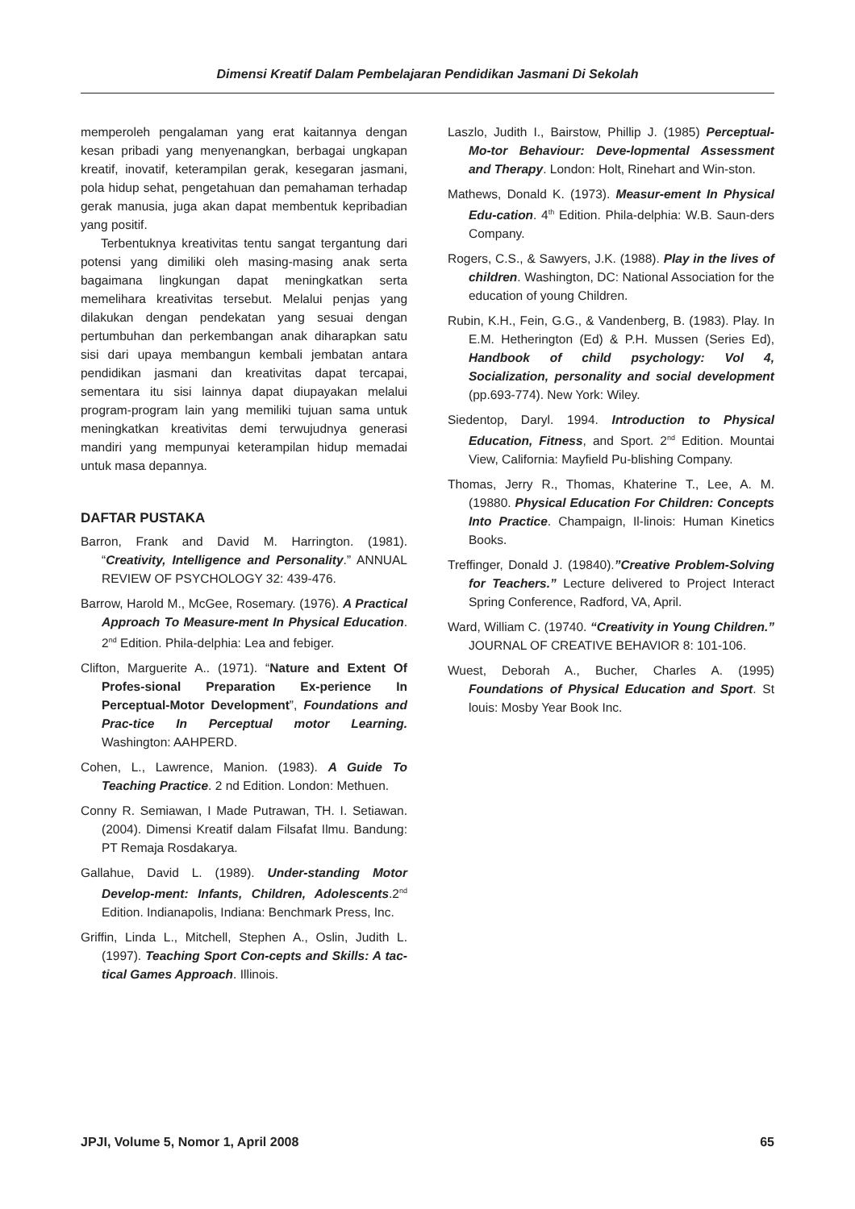Dimensi Kreatif Dalam Pembelajaran Pendidikan Jasmani Di Sekolah
memperoleh pengalaman yang erat kaitannya dengan kesan pribadi yang menyenangkan, berbagai ungkapan kreatif, inovatif, keterampilan gerak, kesegaran jasmani, pola hidup sehat, pengetahuan dan pemahaman terhadap gerak manusia, juga akan dapat membentuk kepribadian yang positif.
Terbentuknya kreativitas tentu sangat tergantung dari potensi yang dimiliki oleh masing-masing anak serta bagaimana lingkungan dapat meningkatkan serta memelihara kreativitas tersebut. Melalui penjas yang dilakukan dengan pendekatan yang sesuai dengan pertumbuhan dan perkembangan anak diharapkan satu sisi dari upaya membangun kembali jembatan antara pendidikan jasmani dan kreativitas dapat tercapai, sementara itu sisi lainnya dapat diupayakan melalui program-program lain yang memiliki tujuan sama untuk meningkatkan kreativitas demi terwujudnya generasi mandiri yang mempunyai keterampilan hidup memadai untuk masa depannya.
DAFTAR PUSTAKA
Barron, Frank and David M. Harrington. (1981). “Creativity, Intelligence and Personality.” ANNUAL REVIEW OF PSYCHOLOGY 32: 439-476.
Barrow, Harold M., McGee, Rosemary. (1976). A Practical Approach To Measure-ment In Physical Education. 2<sup>nd</sup> Edition. Phila-delphia: Lea and febiger.
Clifton, Marguerite A.. (1971). “Nature and Extent Of Profes-sional Preparation Ex-perience In Perceptual-Motor Development”, Foundations and Prac-tice In Perceptual motor Learning. Washington: AAHPERD.
Cohen, L., Lawrence, Manion. (1983). A Guide To Teaching Practice. 2 nd Edition. London: Methuen.
Conny R. Semiawan, I Made Putrawan, TH. I. Setiawan. (2004). Dimensi Kreatif dalam Filsafat Ilmu. Bandung: PT Remaja Rosdakarya.
Gallahue, David L. (1989). Under-standing Motor Develop-ment: Infants, Children, Adolescents.2<sup>nd</sup> Edition. Indianapolis, Indiana: Benchmark Press, Inc.
Griffin, Linda L., Mitchell, Stephen A., Oslin, Judith L. (1997). Teaching Sport Con-cepts and Skills: A tac-tical Games Approach. Illinois.
Laszlo, Judith I., Bairstow, Phillip J. (1985) Perceptual-Mo-tor Behaviour: Deve-lopmental Assessment and Therapy. London: Holt, Rinehart and Win-ston.
Mathews, Donald K. (1973). Measur-ement In Physical Edu-cation. 4<sup>th</sup> Edition. Phila-delphia: W.B. Saun-ders Company.
Rogers, C.S., & Sawyers, J.K. (1988). Play in the lives of children. Washington, DC: National Association for the education of young Children.
Rubin, K.H., Fein, G.G., & Vandenberg, B. (1983). Play. In E.M. Hetherington (Ed) & P.H. Mussen (Series Ed), Handbook of child psychology: Vol 4, Socialization, personality and social development (pp.693-774). New York: Wiley.
Siedentop, Daryl. 1994. Introduction to Physical Education, Fitness, and Sport. 2<sup>nd</sup> Edition. Mountai View, California: Mayfield Pu-blishing Company.
Thomas, Jerry R., Thomas, Khaterine T., Lee, A. M. (19880. Physical Education For Children: Concepts Into Practice. Champaign, Il-linois: Human Kinetics Books.
Treffinger, Donald J. (19840).”Creative Problem-Solving for Teachers.” Lecture delivered to Project Interact Spring Conference, Radford, VA, April.
Ward, William C. (19740. “Creativity in Young Children.” JOURNAL OF CREATIVE BEHAVIOR 8: 101-106.
Wuest, Deborah A., Bucher, Charles A. (1995) Foundations of Physical Education and Sport. St louis: Mosby Year Book Inc.
JPJI, Volume 5, Nomor 1, April 2008 65